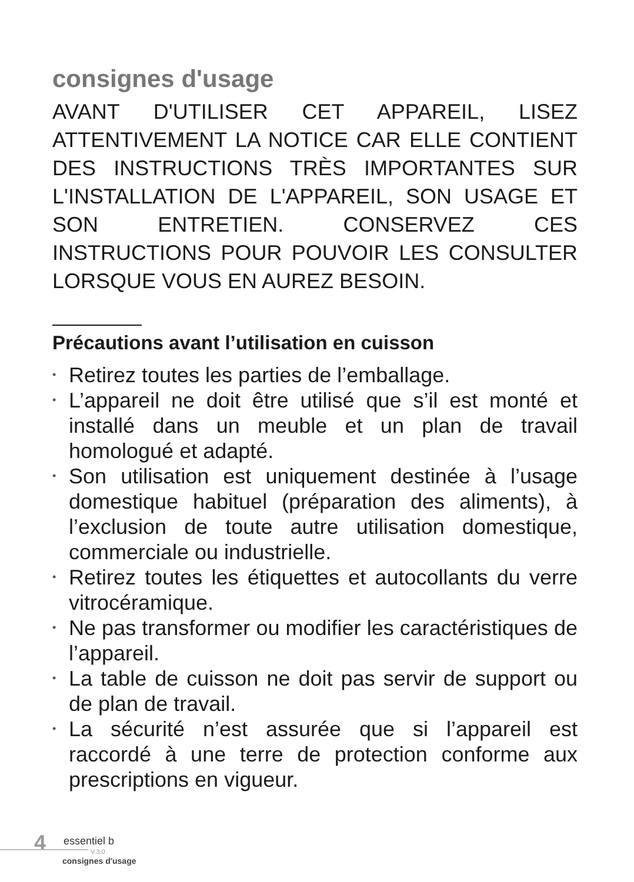consignes d'usage
AVANT D'UTILISER CET APPAREIL, LISEZ ATTENTIVEMENT LA NOTICE CAR ELLE CONTIENT DES INSTRUCTIONS TRÈS IMPORTANTES SUR L'INSTALLATION DE L'APPAREIL, SON USAGE ET SON ENTRETIEN. CONSERVEZ CES INSTRUCTIONS POUR POUVOIR LES CONSULTER LORSQUE VOUS EN AUREZ BESOIN.
Précautions avant l’utilisation en cuisson
• Retirez toutes les parties de l’emballage.
• L’appareil ne doit être utilisé que s’il est monté et installé dans un meuble et un plan de travail homologué et adapté.
• Son utilisation est uniquement destinée à l’usage domestique habituel (préparation des aliments), à l’exclusion de toute autre utilisation domestique, commerciale ou industrielle.
• Retirez toutes les étiquettes et autocollants du verre vitrocéramique.
• Ne pas transformer ou modifier les caractéristiques de l’appareil.
• La table de cuisson ne doit pas servir de support ou de plan de travail.
• La sécurité n’est assurée que si l’appareil est raccordé à une terre de protection conforme aux prescriptions en vigueur.
4 essentiel b
V.3.0
consignes d'usage